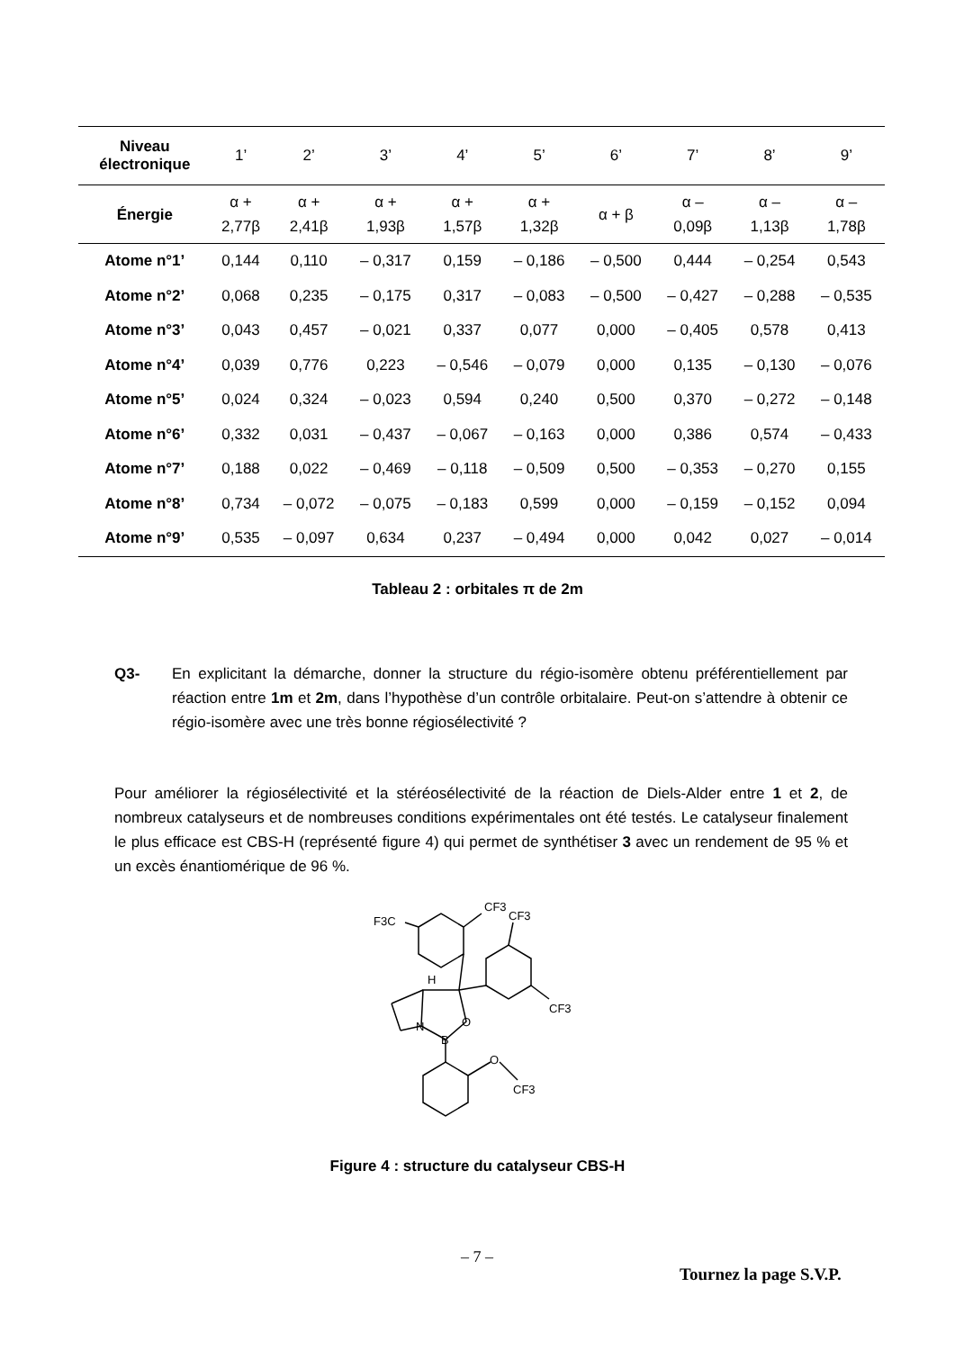| Niveau électronique | 1’ | 2’ | 3’ | 4’ | 5’ | 6’ | 7’ | 8’ | 9’ |
| --- | --- | --- | --- | --- | --- | --- | --- | --- | --- |
| Énergie | α + 2,77β | α + 2,41β | α + 1,93β | α + 1,57β | α + 1,32β | α + β | α – 0,09β | α – 1,13β | α – 1,78β |
| Atome n°1’ | 0,144 | 0,110 | – 0,317 | 0,159 | – 0,186 | – 0,500 | 0,444 | – 0,254 | 0,543 |
| Atome n°2’ | 0,068 | 0,235 | – 0,175 | 0,317 | – 0,083 | – 0,500 | – 0,427 | – 0,288 | – 0,535 |
| Atome n°3’ | 0,043 | 0,457 | – 0,021 | 0,337 | 0,077 | 0,000 | – 0,405 | 0,578 | 0,413 |
| Atome n°4’ | 0,039 | 0,776 | 0,223 | – 0,546 | – 0,079 | 0,000 | 0,135 | – 0,130 | – 0,076 |
| Atome n°5’ | 0,024 | 0,324 | – 0,023 | 0,594 | 0,240 | 0,500 | 0,370 | – 0,272 | – 0,148 |
| Atome n°6’ | 0,332 | 0,031 | – 0,437 | – 0,067 | – 0,163 | 0,000 | 0,386 | 0,574 | – 0,433 |
| Atome n°7’ | 0,188 | 0,022 | – 0,469 | – 0,118 | – 0,509 | 0,500 | – 0,353 | – 0,270 | 0,155 |
| Atome n°8’ | 0,734 | – 0,072 | – 0,075 | – 0,183 | 0,599 | 0,000 | – 0,159 | – 0,152 | 0,094 |
| Atome n°9’ | 0,535 | – 0,097 | 0,634 | 0,237 | – 0,494 | 0,000 | 0,042 | 0,027 | – 0,014 |
Tableau 2 : orbitales π de 2m
Q3- En explicitant la démarche, donner la structure du régio-isomère obtenu préférentiellement par réaction entre 1m et 2m, dans l’hypothèse d’un contrôle orbitalaire. Peut-on s’attendre à obtenir ce régio-isomère avec une très bonne régiosélectivité ?
Pour améliorer la régiosélectivité et la stéréosélectivité de la réaction de Diels-Alder entre 1 et 2, de nombreux catalyseurs et de nombreuses conditions expérimentales ont été testés. Le catalyseur finalement le plus efficace est CBS-H (représenté figure 4) qui permet de synthétiser 3 avec un rendement de 95 % et un excès énantiomérique de 96 %.
CF3
F3C
CF3
CF3
H
N
O
B
O
CF3
Figure 4 : structure du catalyseur CBS-H
– 7 –
Tournez la page S.V.P.